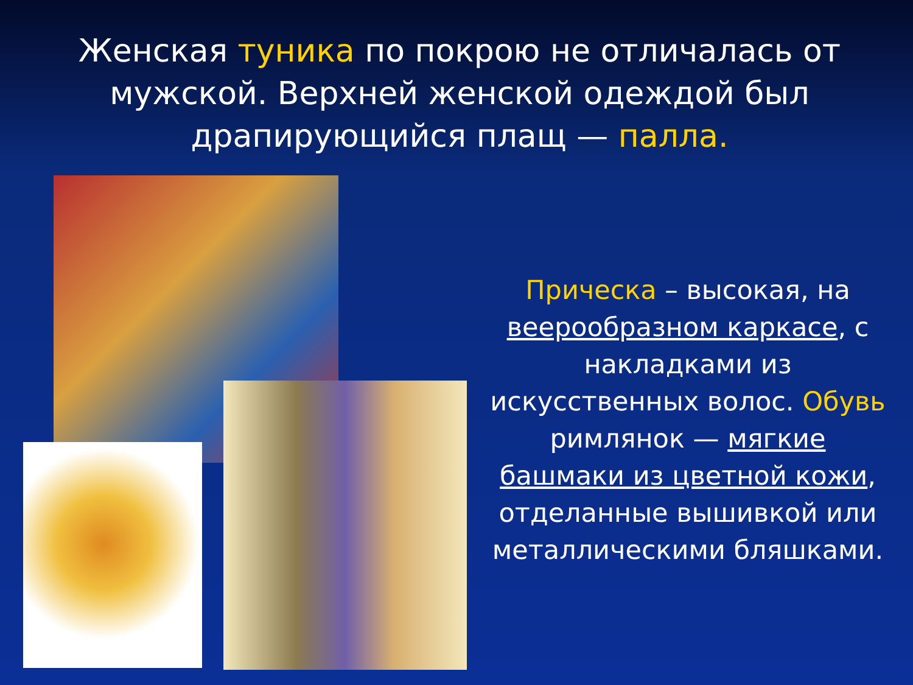Женская туника по покрою не отличалась от мужской. Верхней женской одеждой был драпирующийся плащ — палла.
Прическа – высокая, на веерообразном каркасе, с накладками из искусственных волос. Обувь римлянок — мягкие башмаки из цветной кожи, отделанные вышивкой или металлическими бляшками.